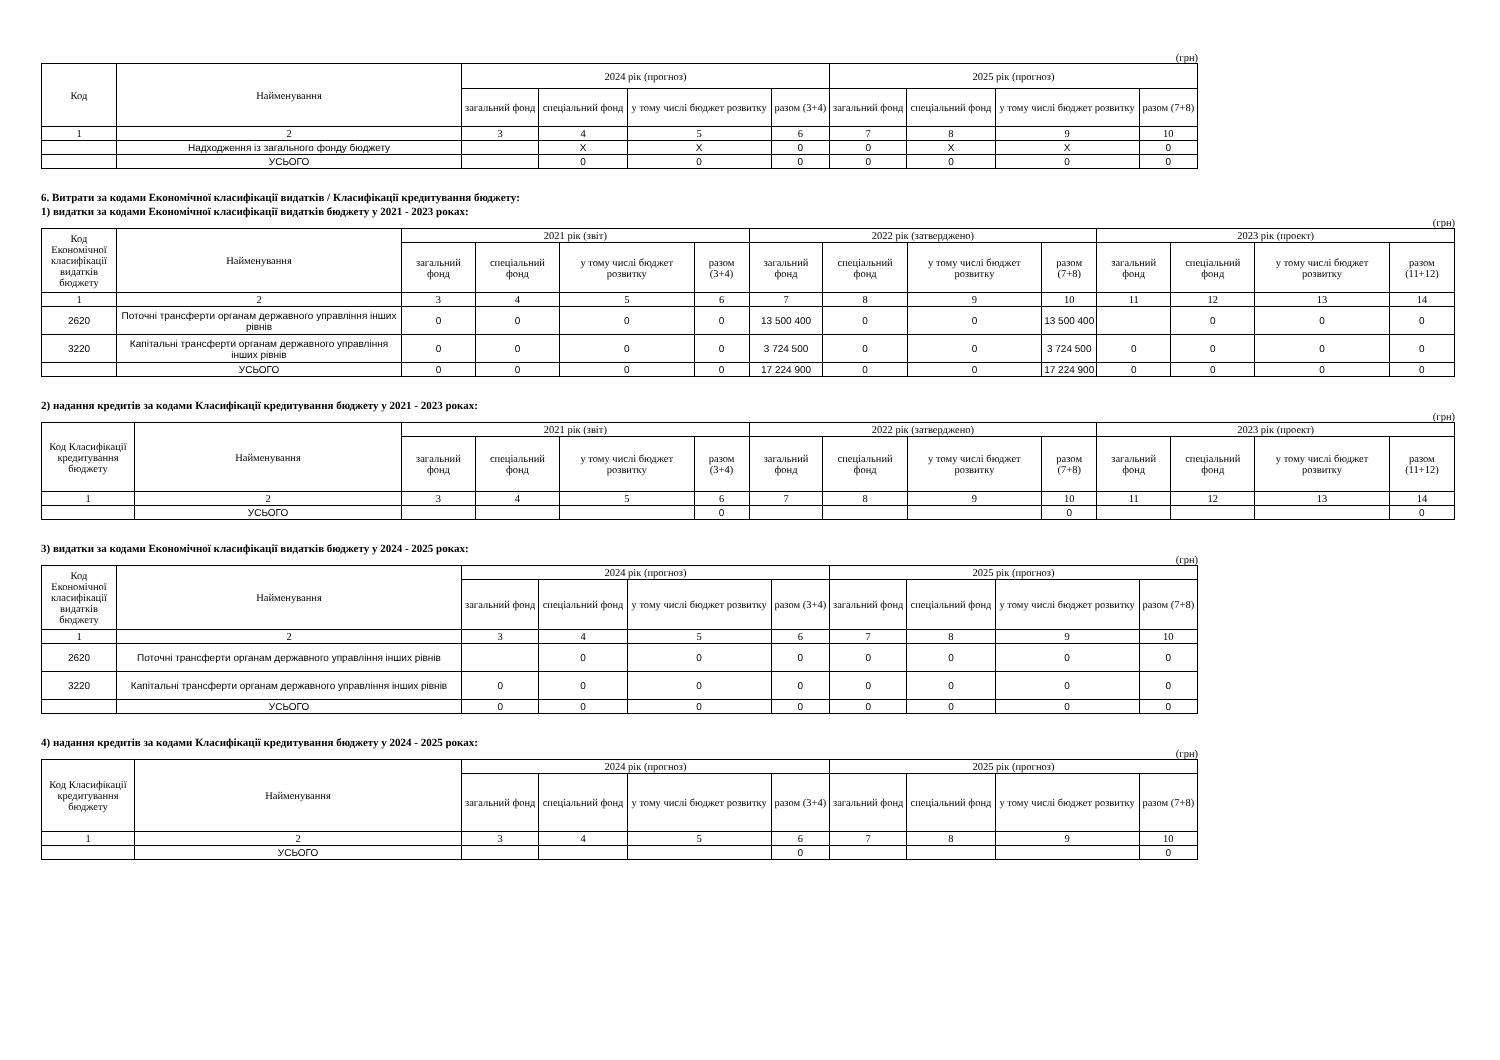(грн)
| Код | Найменування | 2024 рік (прогноз) | | | | 2025 рік (прогноз) | | | |
| --- | --- | --- | --- | --- | --- | --- | --- | --- | --- |
| | | загальний фонд | спеціальний фонд | у тому числі бюджет розвитку | разом (3+4) | загальний фонд | спеціальний фонд | у тому числі бюджет розвитку | разом (7+8) |
| 1 | 2 | 3 | 4 | 5 | 6 | 7 | 8 | 9 | 10 |
| | Надходження із загального фонду бюджету | | X | X | 0 | 0 | X | X | 0 |
| | УСЬОГО | | 0 | 0 | 0 | 0 | 0 | 0 | 0 |
6. Витрати за кодами Економічної класифікації видатків / Класифікації кредитування бюджету:
1) видатки за кодами Економічної класифікації видатків бюджету у 2021 - 2023 роках:
(грн)
| Код Економічної класифікації видатків бюджету | Найменування | 2021 рік (звіт) | | | | 2022 рік (затверджено) | | | | 2023 рік (проект) | | | |
| --- | --- | --- | --- | --- | --- | --- | --- | --- | --- | --- | --- | --- | --- |
| | | загальний фонд | спеціальний фонд | у тому числі бюджет розвитку | разом (3+4) | загальний фонд | спеціальний фонд | у тому числі бюджет розвитку | разом (7+8) | загальний фонд | спеціальний фонд | у тому числі бюджет розвитку | разом (11+12) |
| 1 | 2 | 3 | 4 | 5 | 6 | 7 | 8 | 9 | 10 | 11 | 12 | 13 | 14 |
| 2620 | Поточні трансферти органам державного управління інших рівнів | 0 | 0 | 0 | 0 | 13 500 400 | 0 | 0 | 13 500 400 | | 0 | 0 | 0 |
| 3220 | Капітальні трансферти органам державного управління інших рівнів | 0 | 0 | 0 | 0 | 3 724 500 | 0 | 0 | 3 724 500 | 0 | 0 | 0 | 0 |
| | УСЬОГО | 0 | 0 | 0 | 0 | 17 224 900 | 0 | 0 | 17 224 900 | 0 | 0 | 0 | 0 |
2) надання кредитів за кодами Класифікації кредитування бюджету у 2021 - 2023 роках:
(грн)
| Код Класифікації кредитування бюджету | Найменування | 2021 рік (звіт) | | | | 2022 рік (затверджено) | | | | 2023 рік (проект) | | | |
| --- | --- | --- | --- | --- | --- | --- | --- | --- | --- | --- | --- | --- | --- |
| | | загальний фонд | спеціальний фонд | у тому числі бюджет розвитку | разом (3+4) | загальний фонд | спеціальний фонд | у тому числі бюджет розвитку | разом (7+8) | загальний фонд | спеціальний фонд | у тому числі бюджет розвитку | разом (11+12) |
| 1 | 2 | 3 | 4 | 5 | 6 | 7 | 8 | 9 | 10 | 11 | 12 | 13 | 14 |
| | УСЬОГО | | | | 0 | | | | 0 | | | | 0 |
3) видатки за кодами Економічної класифікації видатків бюджету у 2024 - 2025 роках:
(грн)
| Код Економічної класифікації видатків бюджету | Найменування | 2024 рік (прогноз) | | | | 2025 рік (прогноз) | | | |
| --- | --- | --- | --- | --- | --- | --- | --- | --- | --- |
| | | загальний фонд | спеціальний фонд | у тому числі бюджет розвитку | разом (3+4) | загальний фонд | спеціальний фонд | у тому числі бюджет розвитку | разом (7+8) |
| 1 | 2 | 3 | 4 | 5 | 6 | 7 | 8 | 9 | 10 |
| 2620 | Поточні трансферти органам державного управління інших рівнів | | 0 | 0 | 0 | 0 | 0 | 0 | 0 |
| 3220 | Капітальні трансферти органам державного управління інших рівнів | 0 | 0 | 0 | 0 | 0 | 0 | 0 | 0 |
| | УСЬОГО | 0 | 0 | 0 | 0 | 0 | 0 | 0 | 0 |
4) надання кредитів за кодами Класифікації кредитування бюджету у 2024 - 2025 роках:
(грн)
| Код Класифікації кредитування бюджету | Найменування | 2024 рік (прогноз) | | | | 2025 рік (прогноз) | | | |
| --- | --- | --- | --- | --- | --- | --- | --- | --- | --- |
| | | загальний фонд | спеціальний фонд | у тому числі бюджет розвитку | разом (3+4) | загальний фонд | спеціальний фонд | у тому числі бюджет розвитку | разом (7+8) |
| 1 | 2 | 3 | 4 | 5 | 6 | 7 | 8 | 9 | 10 |
| | УСЬОГО | | | | 0 | | | | 0 |